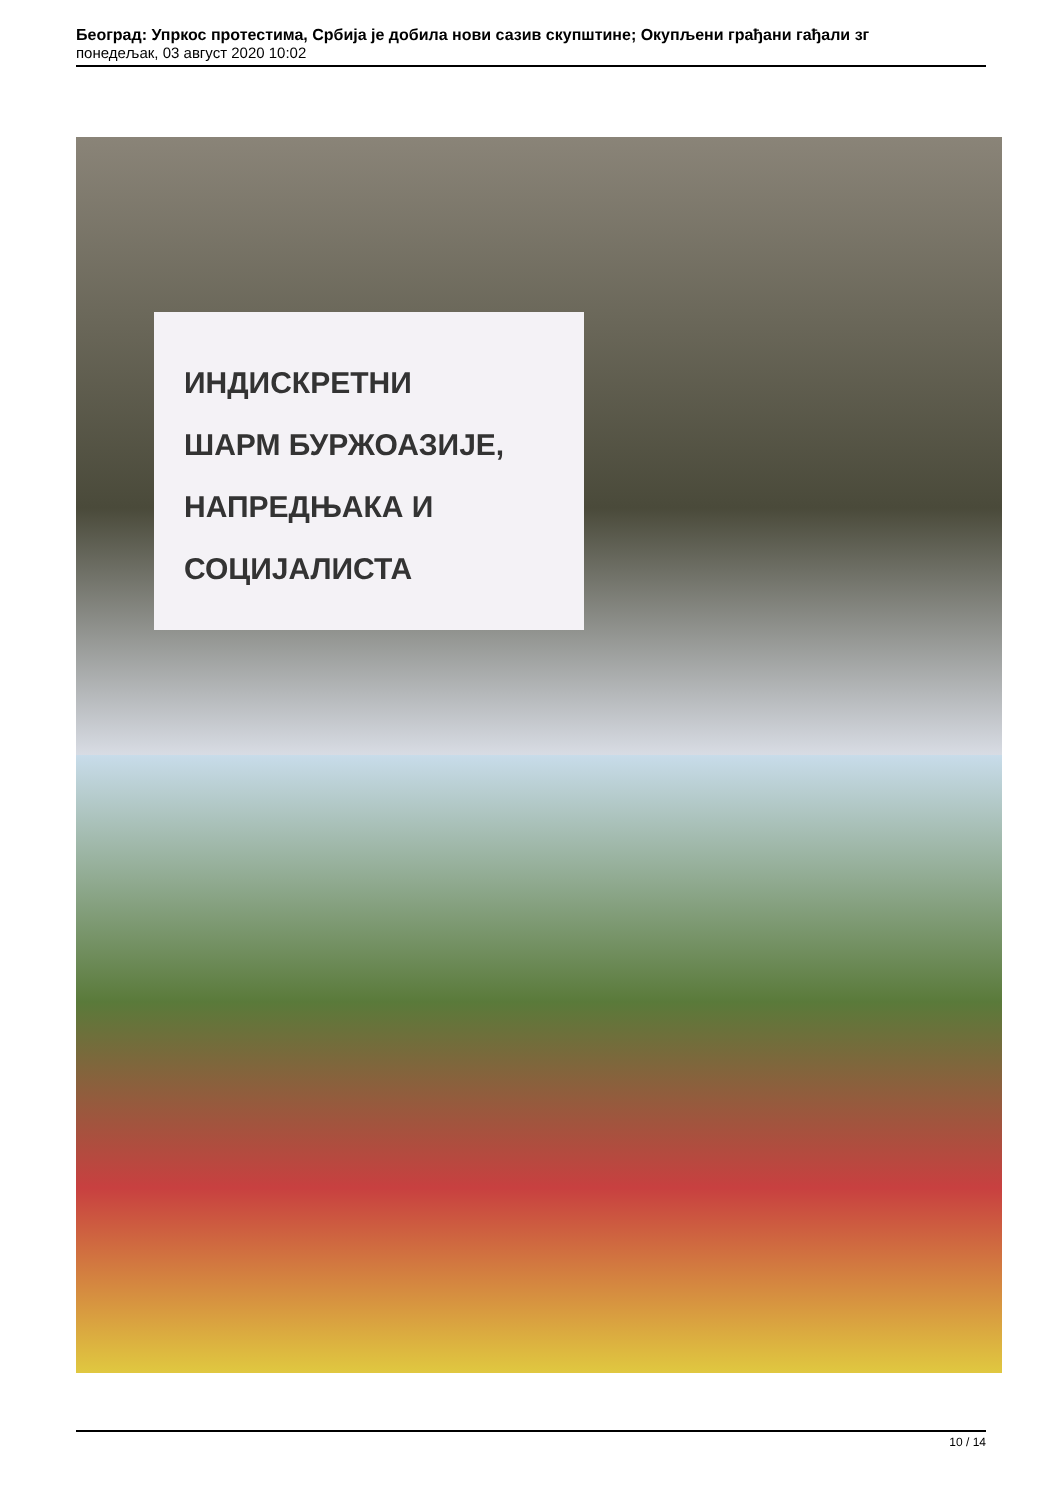Београд: Упркос протестима, Србија је добила нови сазив скупштине; Окупљени грађани гађали зг
понедељак, 03 август 2020 10:02
ИНДИСКРЕТНИ
ШАРМ БУРЖОАЗИЈЕ,
НАПРЕДЊАКА И
СОЦИЈАЛИСТА
10 / 14